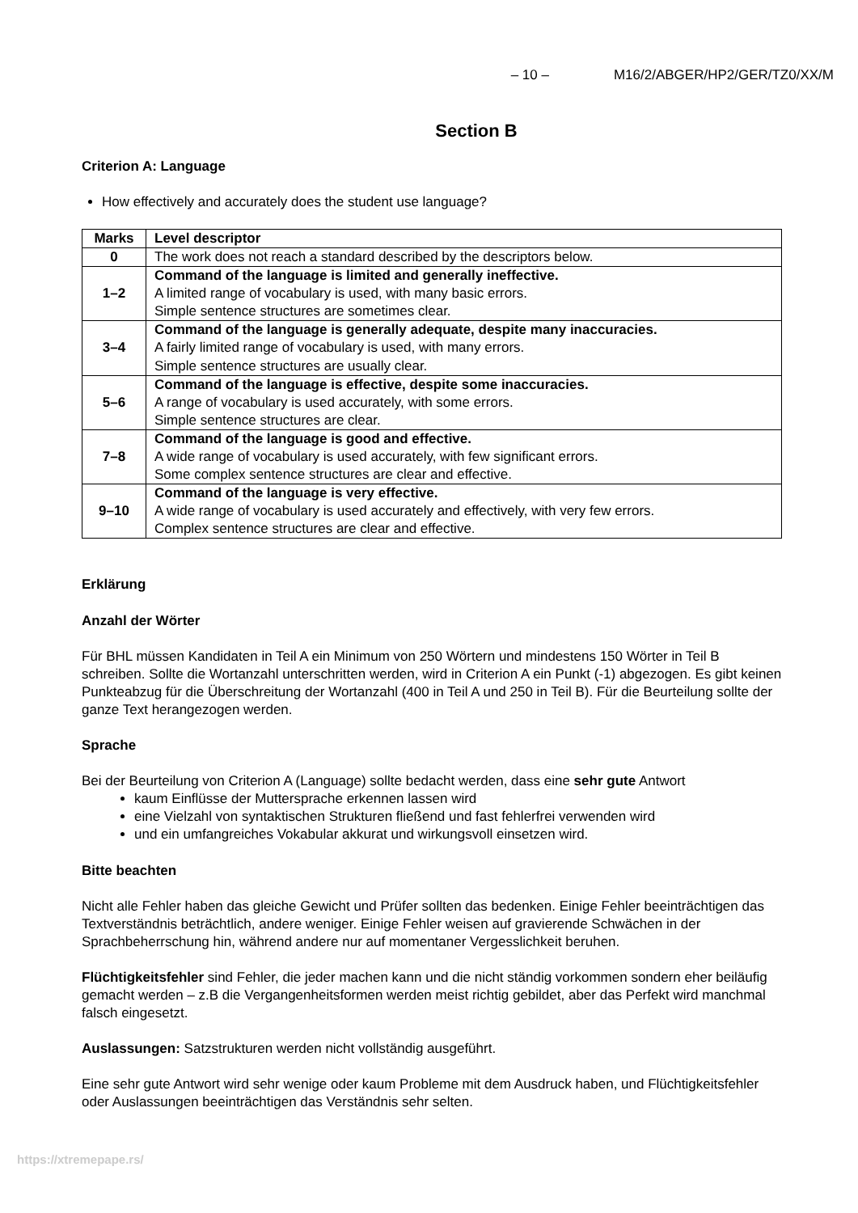– 10 – M16/2/ABGER/HP2/GER/TZ0/XX/M
Section B
Criterion A: Language
How effectively and accurately does the student use language?
| Marks | Level descriptor |
| --- | --- |
| 0 | The work does not reach a standard described by the descriptors below. |
| 1–2 | Command of the language is limited and generally ineffective. A limited range of vocabulary is used, with many basic errors. Simple sentence structures are sometimes clear. |
| 3–4 | Command of the language is generally adequate, despite many inaccuracies. A fairly limited range of vocabulary is used, with many errors. Simple sentence structures are usually clear. |
| 5–6 | Command of the language is effective, despite some inaccuracies. A range of vocabulary is used accurately, with some errors. Simple sentence structures are clear. |
| 7–8 | Command of the language is good and effective. A wide range of vocabulary is used accurately, with few significant errors. Some complex sentence structures are clear and effective. |
| 9–10 | Command of the language is very effective. A wide range of vocabulary is used accurately and effectively, with very few errors. Complex sentence structures are clear and effective. |
Erklärung
Anzahl der Wörter
Für BHL müssen Kandidaten in Teil A ein Minimum von 250 Wörtern und mindestens 150 Wörter in Teil B schreiben. Sollte die Wortanzahl unterschritten werden, wird in Criterion A ein Punkt (-1) abgezogen. Es gibt keinen Punkteabzug für die Überschreitung der Wortanzahl (400 in Teil A und 250 in Teil B). Für die Beurteilung sollte der ganze Text herangezogen werden.
Sprache
Bei der Beurteilung von Criterion A (Language) sollte bedacht werden, dass eine sehr gute Antwort
kaum Einflüsse der Muttersprache erkennen lassen wird
eine Vielzahl von syntaktischen Strukturen fließend und fast fehlerfrei verwenden wird
und ein umfangreiches Vokabular akkurat und wirkungsvoll einsetzen wird.
Bitte beachten
Nicht alle Fehler haben das gleiche Gewicht und Prüfer sollten das bedenken. Einige Fehler beeinträchtigen das Textverständnis beträchtlich, andere weniger. Einige Fehler weisen auf gravierende Schwächen in der Sprachbeherrschung hin, während andere nur auf momentaner Vergesslichkeit beruhen.
Flüchtigkeitsfehler sind Fehler, die jeder machen kann und die nicht ständig vorkommen sondern eher beiläufig gemacht werden – z.B die Vergangenheitsformen werden meist richtig gebildet, aber das Perfekt wird manchmal falsch eingesetzt.
Auslassungen: Satzstrukturen werden nicht vollständig ausgeführt.
Eine sehr gute Antwort wird sehr wenige oder kaum Probleme mit dem Ausdruck haben, und Flüchtigkeitsfehler oder Auslassungen beeinträchtigen das Verständnis sehr selten.
https://xtremepape.rs/